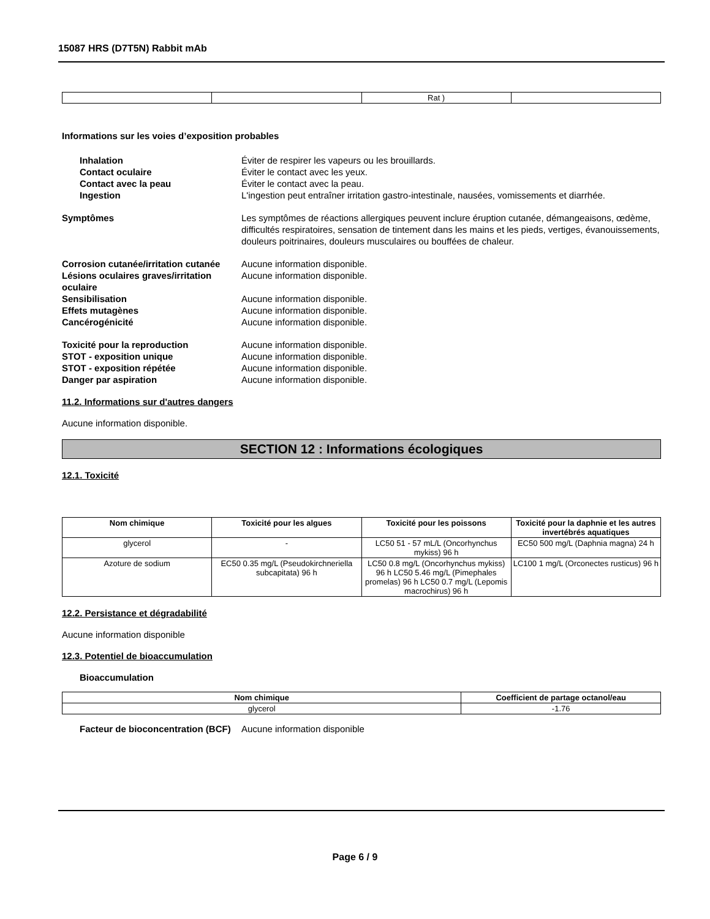15087 HRS (D7T5N) Rabbit mAb
| | | Rat ) | |
Informations sur les voies d’exposition probables
Inhalation Éviter de respirer les vapeurs ou les brouillards.
Contact oculaire Éviter le contact avec les yeux.
Contact avec la peau Éviter le contact avec la peau.
Ingestion L'ingestion peut entraîner irritation gastro-intestinale, nausées, vomissements et diarrhée.
Symptômes Les symptômes de réactions allergiques peuvent inclure éruption cutanée, démangeaisons, œdème, difficultés respiratoires, sensation de tintement dans les mains et les pieds, vertiges, évanouissements, douleurs poitrinaires, douleurs musculaires ou bouffées de chaleur.
Corrosion cutanée/irritation cutanée
Aucune information disponible.
Lésions oculaires graves/irritation oculaire
Aucune information disponible.
Sensibilisation Aucune information disponible.
Effets mutagènes Aucune information disponible.
Cancérogénicité Aucune information disponible.
Toxicité pour la reproduction Aucune information disponible.
STOT - exposition unique Aucune information disponible.
STOT - exposition répétée Aucune information disponible.
Danger par aspiration Aucune information disponible.
11.2. Informations sur d'autres dangers
Aucune information disponible.
SECTION 12 : Informations écologiques
12.1. Toxicité
| Nom chimique | Toxicité pour les algues | Toxicité pour les poissons | Toxicité pour la daphnie et les autres invertébrés aquatiques |
| --- | --- | --- | --- |
| glycerol | - | LC50 51 - 57 mL/L (Oncorhynchus mykiss) 96 h | EC50 500 mg/L (Daphnia magna) 24 h |
| Azoture de sodium | EC50 0.35 mg/L (Pseudokirchneriella subcapitata) 96 h | LC50 0.8 mg/L (Oncorhynchus mykiss) 96 h LC50 5.46 mg/L (Pimephales promelas) 96 h LC50 0.7 mg/L (Lepomis macrochirus) 96 h | LC100 1 mg/L (Orconectes rusticus) 96 h |
12.2. Persistance et dégradabilité
Aucune information disponible
12.3. Potentiel de bioaccumulation
Bioaccumulation
| Nom chimique | Coefficient de partage octanol/eau |
| --- | --- |
| glycerol | -1.76 |
Facteur de bioconcentration (BCF)
Aucune information disponible
Page 6 / 9